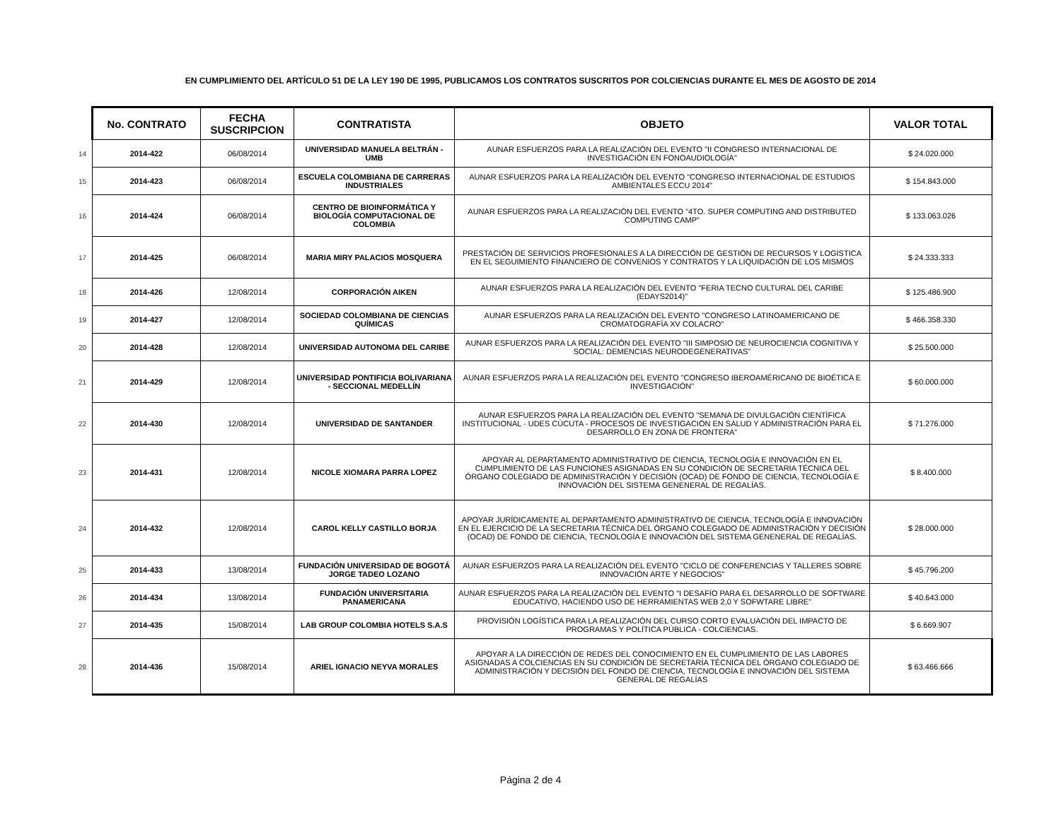EN CUMPLIMIENTO DEL ARTÍCULO 51 DE LA LEY 190 DE 1995, PUBLICAMOS LOS CONTRATOS SUSCRITOS POR COLCIENCIAS DURANTE EL MES DE AGOSTO DE 2014
| | No. CONTRATO | FECHA SUSCRIPCION | CONTRATISTA | OBJETO | VALOR TOTAL |
| 14 | 2014-422 | 06/08/2014 | UNIVERSIDAD MANUELA BELTRÁN - UMB | AUNAR ESFUERZOS PARA LA REALIZACIÓN DEL EVENTO "II CONGRESO INTERNACIONAL DE INVESTIGACIÓN EN FONOAUDIOLOGÍA" | $ 24.020.000 |
| 15 | 2014-423 | 06/08/2014 | ESCUELA COLOMBIANA DE CARRERAS INDUSTRIALES | AUNAR ESFUERZOS PARA LA REALIZACIÓN DEL EVENTO "CONGRESO INTERNACIONAL DE ESTUDIOS AMBIENTALES ECCU 2014" | $ 154.843.000 |
| 16 | 2014-424 | 06/08/2014 | CENTRO DE BIOINFORMÁTICA Y BIOLOGÍA COMPUTACIONAL DE COLOMBIA | AUNAR ESFUERZOS PARA LA REALIZACIÓN DEL EVENTO "4TO. SUPER COMPUTING AND DISTRIBUTED COMPUTING CAMP" | $ 133.063.026 |
| 17 | 2014-425 | 06/08/2014 | MARIA MIRY PALACIOS MOSQUERA | PRESTACIÓN DE SERVICIOS PROFESIONALES A LA DIRECCIÓN DE GESTIÓN DE RECURSOS Y LOGÍSTICA EN EL SEGUIMIENTO FINANCIERO DE CONVENIOS Y CONTRATOS Y LA LIQUIDACIÓN DE LOS MISMOS | $ 24.333.333 |
| 18 | 2014-426 | 12/08/2014 | CORPORACIÓN AIKEN | AUNAR ESFUERZOS PARA LA REALIZACIÓN DEL EVENTO "FERIA TECNO CULTURAL DEL CARIBE (EDAYS2014)" | $ 125.486.900 |
| 19 | 2014-427 | 12/08/2014 | SOCIEDAD COLOMBIANA DE CIENCIAS QUÍMICAS | AUNAR ESFUERZOS PARA LA REALIZACIÓN DEL EVENTO "CONGRESO LATINOAMERICANO DE CROMATOGRAFÍA XV COLACRO" | $ 466.358.330 |
| 20 | 2014-428 | 12/08/2014 | UNIVERSIDAD AUTONOMA DEL CARIBE | AUNAR ESFUERZOS PARA LA REALIZACIÓN DEL EVENTO "III SIMPOSIO DE NEUROCIENCIA COGNITIVA Y SOCIAL: DEMENCIAS NEURODEGENERATIVAS" | $ 25.500.000 |
| 21 | 2014-429 | 12/08/2014 | UNIVERSIDAD PONTIFICIA BOLIVARIANA - SECCIONAL MEDELLÍN | AUNAR ESFUERZOS PARA LA REALIZACIÓN DEL EVENTO "CONGRESO IBEROAMÉRICANO DE BIOÉTICA E INVESTIGACIÓN" | $ 60.000.000 |
| 22 | 2014-430 | 12/08/2014 | UNIVERSIDAD DE SANTANDER | AUNAR ESFUERZOS PARA LA REALIZACIÓN DEL EVENTO "SEMANA DE DIVULGACIÓN CIENTÍFICA INSTITUCIONAL - UDES CÚCUTA - PROCESOS DE INVESTIGACIÓN EN SALUD Y ADMINISTRACIÓN PARA EL DESARROLLO EN ZONA DE FRONTERA" | $ 71.276.000 |
| 23 | 2014-431 | 12/08/2014 | NICOLE XIOMARA PARRA LOPEZ | APOYAR AL DEPARTAMENTO ADMINISTRATIVO DE CIENCIA, TECNOLOGÍA E INNOVACIÓN EN EL CUMPLIMIENTO DE LAS FUNCIONES ASIGNADAS EN SU CONDICIÓN DE SECRETARIA TÉCNICA DEL ÓRGANO COLEGIADO DE ADMINISTRACIÓN Y DECISIÓN (OCAD) DE FONDO DE CIENCIA, TECNOLOGÍA E INNOVACIÓN DEL SISTEMA GENENERAL DE REGALÍAS. | $ 8.400.000 |
| 24 | 2014-432 | 12/08/2014 | CAROL KELLY CASTILLO BORJA | APOYAR JURÍDICAMENTE AL DEPARTAMENTO ADMINISTRATIVO DE CIENCIA, TECNOLOGÍA E INNOVACIÓN EN EL EJERCICIO DE LA SECRETARIA TÉCNICA DEL ÓRGANO COLEGIADO DE ADMINISTRACIÓN Y DECISIÓN (OCAD) DE FONDO DE CIENCIA, TECNOLOGÍA E INNOVACIÓN DEL SISTEMA GENENERAL DE REGALÍAS. | $ 28.000.000 |
| 25 | 2014-433 | 13/08/2014 | FUNDACIÓN UNIVERSIDAD DE BOGOTÁ JORGE TADEO LOZANO | AUNAR ESFUERZOS PARA LA REALIZACIÓN DEL EVENTO "CICLO DE CONFERENCIAS Y TALLERES SOBRE INNOVACIÓN ARTE Y NEGOCIOS" | $ 45.796.200 |
| 26 | 2014-434 | 13/08/2014 | FUNDACIÓN UNIVERSITARIA PANAMERICANA | AUNAR ESFUERZOS PARA LA REALIZACIÓN DEL EVENTO "I DESAFÍO PARA EL DESARROLLO DE SOFTWARE EDUCATIVO, HACIENDO USO DE HERRAMIENTAS WEB 2,0 Y SOFWTARE LIBRE" | $ 40.643.000 |
| 27 | 2014-435 | 15/08/2014 | LAB GROUP COLOMBIA HOTELS S.A.S | PROVISIÓN LOGÍSTICA PARA LA REALIZACIÓN DEL CURSO CORTO EVALUACIÓN DEL IMPACTO DE PROGRAMAS Y POLÍTICA PÚBLICA - COLCIENCIAS. | $ 6.669.907 |
| 28 | 2014-436 | 15/08/2014 | ARIEL IGNACIO NEYVA MORALES | APOYAR A LA DIRECCIÓN DE REDES DEL CONOCIMIENTO EN EL CUMPLIMIENTO DE LAS LABORES ASIGNADAS A COLCIENCIAS EN SU CONDICIÓN DE SECRETARÍA TÉCNICA DEL ÓRGANO COLEGIADO DE ADMINISTRACIÓN Y DECISIÓN DEL FONDO DE CIENCIA, TECNOLOGÍA E INNOVACIÓN DEL SISTEMA GENERAL DE REGALÍAS | $ 63.466.666 |
Página 2 de 4